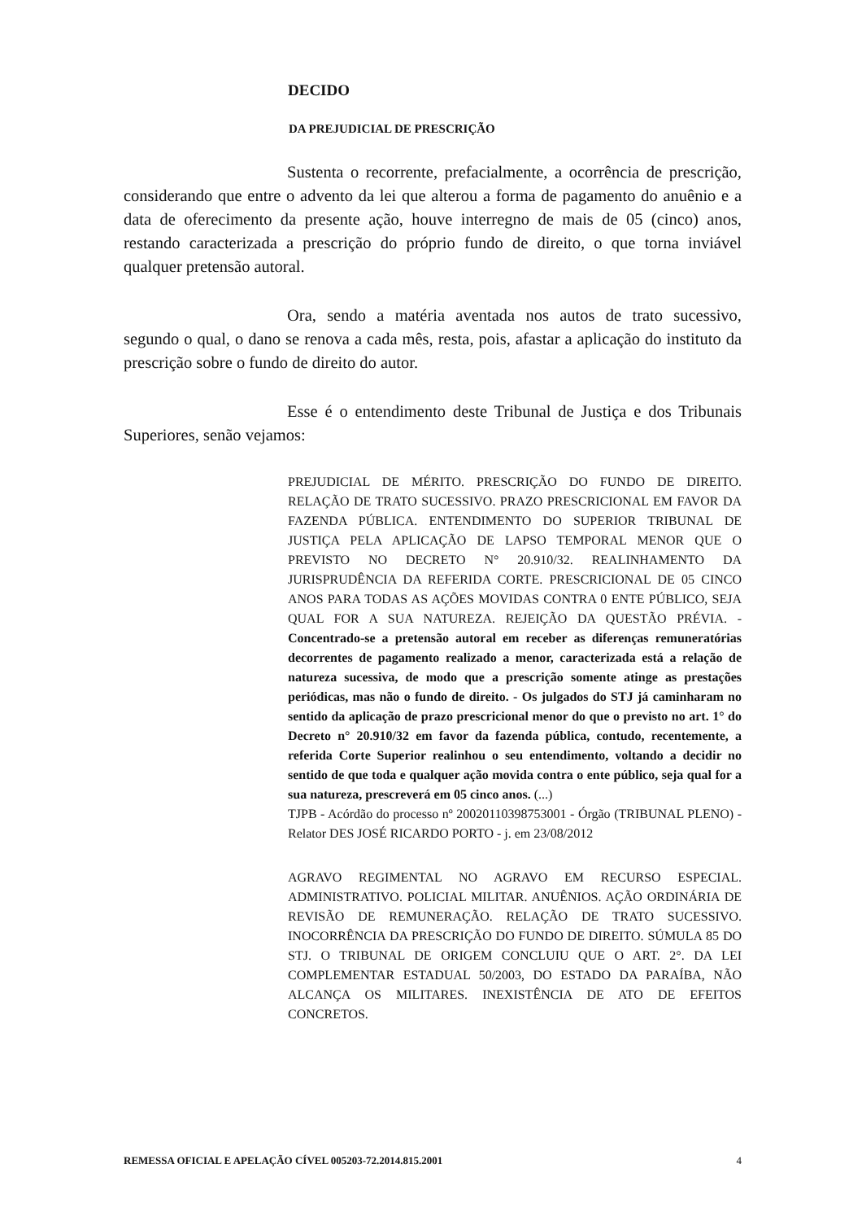DECIDO
DA PREJUDICIAL DE PRESCRIÇÃO
Sustenta o recorrente, prefacialmente, a ocorrência de prescrição, considerando que entre o advento da lei que alterou a forma de pagamento do anuênio e a data de oferecimento da presente ação, houve interregno de mais de 05 (cinco) anos, restando caracterizada a prescrição do próprio fundo de direito, o que torna inviável qualquer pretensão autoral.
Ora, sendo a matéria aventada nos autos de trato sucessivo, segundo o qual, o dano se renova a cada mês, resta, pois, afastar a aplicação do instituto da prescrição sobre o fundo de direito do autor.
Esse é o entendimento deste Tribunal de Justiça e dos Tribunais Superiores, senão vejamos:
PREJUDICIAL DE MÉRITO. PRESCRIÇÃO DO FUNDO DE DIREITO. RELAÇÃO DE TRATO SUCESSIVO. PRAZO PRESCRICIONAL EM FAVOR DA FAZENDA PÚBLICA. ENTENDIMENTO DO SUPERIOR TRIBUNAL DE JUSTIÇA PELA APLICAÇÃO DE LAPSO TEMPORAL MENOR QUE O PREVISTO NO DECRETO N° 20.910/32. REALINHAMENTO DA JURISPRUDÊNCIA DA REFERIDA CORTE. PRESCRICIONAL DE 05 CINCO ANOS PARA TODAS AS AÇÕES MOVIDAS CONTRA 0 ENTE PÚBLICO, SEJA QUAL FOR A SUA NATUREZA. REJEIÇÃO DA QUESTÃO PRÉVIA. - Concentrado-se a pretensão autoral em receber as diferenças remuneratórias decorrentes de pagamento realizado a menor, caracterizada está a relação de natureza sucessiva, de modo que a prescrição somente atinge as prestações periódicas, mas não o fundo de direito. - Os julgados do STJ já caminharam no sentido da aplicação de prazo prescricional menor do que o previsto no art. 1° do Decreto n° 20.910/32 em favor da fazenda pública, contudo, recentemente, a referida Corte Superior realinhou o seu entendimento, voltando a decidir no sentido de que toda e qualquer ação movida contra o ente público, seja qual for a sua natureza, prescreverá em 05 cinco anos. (...)
TJPB - Acórdão do processo nº 20020110398753001 - Órgão (TRIBUNAL PLENO) - Relator DES JOSÉ RICARDO PORTO - j. em 23/08/2012
AGRAVO REGIMENTAL NO AGRAVO EM RECURSO ESPECIAL. ADMINISTRATIVO. POLICIAL MILITAR. ANUÊNIOS. AÇÃO ORDINÁRIA DE REVISÃO DE REMUNERAÇÃO. RELAÇÃO DE TRATO SUCESSIVO. INOCORRÊNCIA DA PRESCRIÇÃO DO FUNDO DE DIREITO. SÚMULA 85 DO STJ. O TRIBUNAL DE ORIGEM CONCLUIU QUE O ART. 2°. DA LEI COMPLEMENTAR ESTADUAL 50/2003, DO ESTADO DA PARAÍBA, NÃO ALCANÇA OS MILITARES. INEXISTÊNCIA DE ATO DE EFEITOS CONCRETOS.
REMESSA OFICIAL E APELAÇÃO CÍVEL 005203-72.2014.815.2001 4